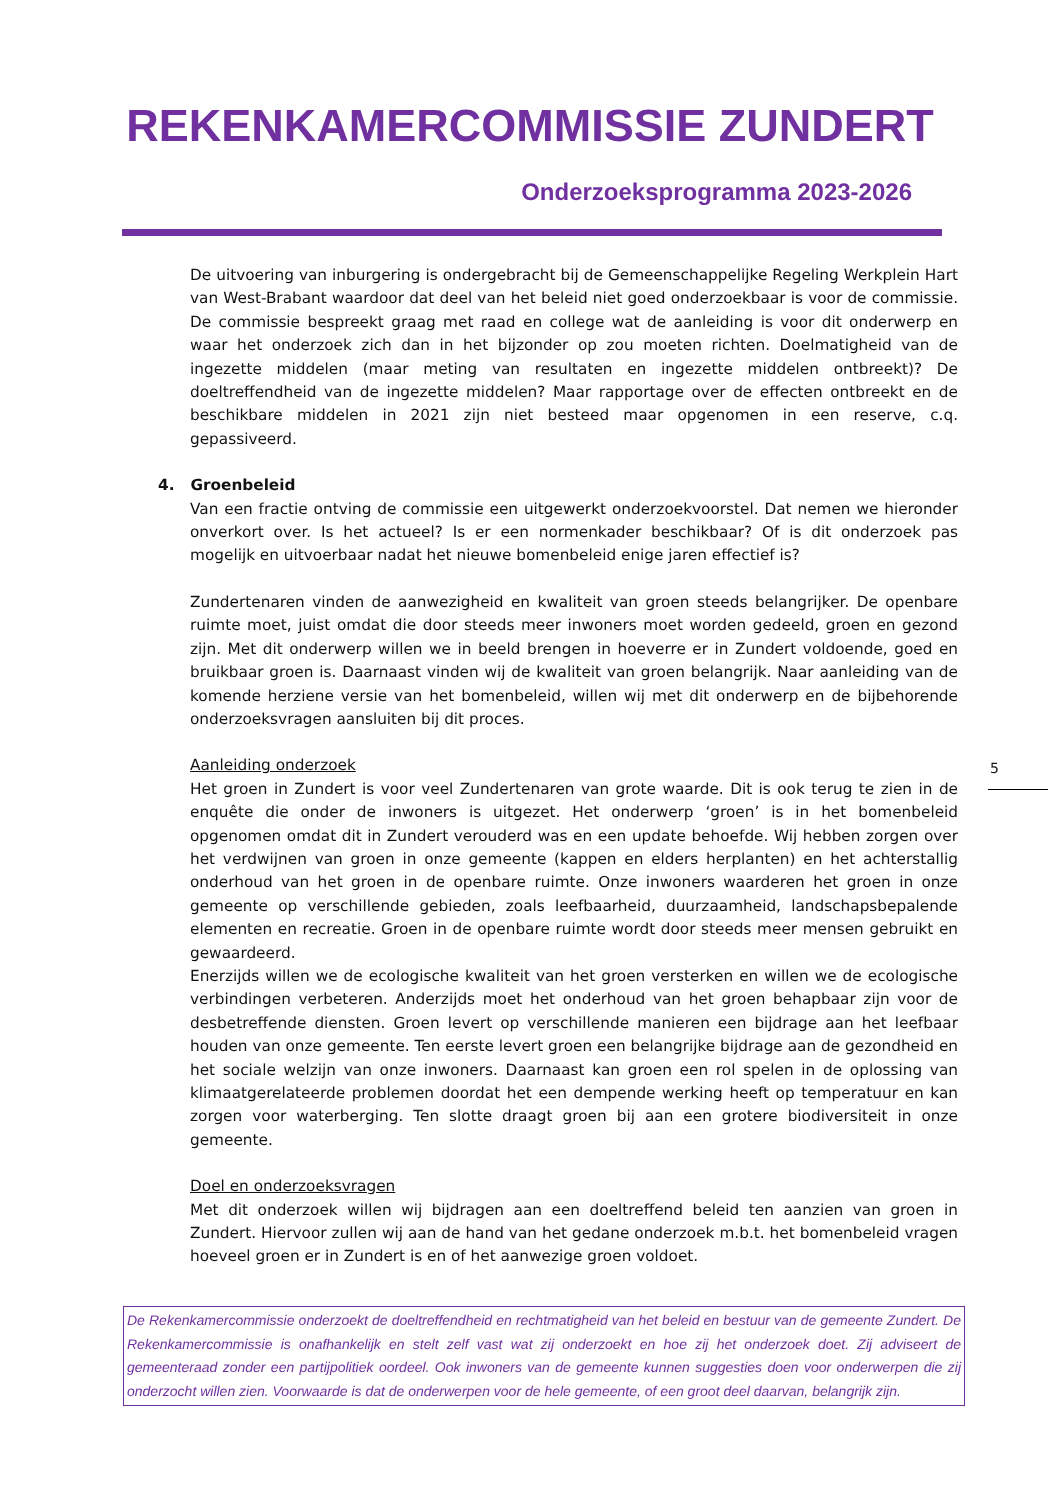REKENKAMERCOMMISSIE ZUNDERT
Onderzoeksprogramma 2023-2026
De uitvoering van inburgering is ondergebracht bij de Gemeenschappelijke Regeling Werkplein Hart van West-Brabant waardoor dat deel van het beleid niet goed onderzoekbaar is voor de commissie. De commissie bespreekt graag met raad en college wat de aanleiding is voor dit onderwerp en waar het onderzoek zich dan in het bijzonder op zou moeten richten. Doelmatigheid van de ingezette middelen (maar meting van resultaten en ingezette middelen ontbreekt)? De doeltreffendheid van de ingezette middelen? Maar rapportage over de effecten ontbreekt en de beschikbare middelen in 2021 zijn niet besteed maar opgenomen in een reserve, c.q. gepassiveerd.
4. Groenbeleid
Van een fractie ontving de commissie een uitgewerkt onderzoekvoorstel. Dat nemen we hieronder onverkort over. Is het actueel? Is er een normenkader beschikbaar? Of is dit onderzoek pas mogelijk en uitvoerbaar nadat het nieuwe bomenbeleid enige jaren effectief is?
Zundertenaren vinden de aanwezigheid en kwaliteit van groen steeds belangrijker. De openbare ruimte moet, juist omdat die door steeds meer inwoners moet worden gedeeld, groen en gezond zijn. Met dit onderwerp willen we in beeld brengen in hoeverre er in Zundert voldoende, goed en bruikbaar groen is. Daarnaast vinden wij de kwaliteit van groen belangrijk. Naar aanleiding van de komende herziene versie van het bomenbeleid, willen wij met dit onderwerp en de bijbehorende onderzoeksvragen aansluiten bij dit proces.
Aanleiding onderzoek
Het groen in Zundert is voor veel Zundertenaren van grote waarde. Dit is ook terug te zien in de enquête die onder de inwoners is uitgezet. Het onderwerp ‘groen’ is in het bomenbeleid opgenomen omdat dit in Zundert verouderd was en een update behoefde. Wij hebben zorgen over het verdwijnen van groen in onze gemeente (kappen en elders herplanten) en het achterstallig onderhoud van het groen in de openbare ruimte. Onze inwoners waarderen het groen in onze gemeente op verschillende gebieden, zoals leefbaarheid, duurzaamheid, landschapsbepalende elementen en recreatie. Groen in de openbare ruimte wordt door steeds meer mensen gebruikt en gewaardeerd.
Enerzijds willen we de ecologische kwaliteit van het groen versterken en willen we de ecologische verbindingen verbeteren. Anderzijds moet het onderhoud van het groen behapbaar zijn voor de desbetreffende diensten. Groen levert op verschillende manieren een bijdrage aan het leefbaar houden van onze gemeente. Ten eerste levert groen een belangrijke bijdrage aan de gezondheid en het sociale welzijn van onze inwoners. Daarnaast kan groen een rol spelen in de oplossing van klimaatgerelateerde problemen doordat het een dempende werking heeft op temperatuur en kan zorgen voor waterberging. Ten slotte draagt groen bij aan een grotere biodiversiteit in onze gemeente.
Doel en onderzoeksvragen
Met dit onderzoek willen wij bijdragen aan een doeltreffend beleid ten aanzien van groen in Zundert. Hiervoor zullen wij aan de hand van het gedane onderzoek m.b.t. het bomenbeleid vragen hoeveel groen er in Zundert is en of het aanwezige groen voldoet.
5
De Rekenkamercommissie onderzoekt de doeltreffendheid en rechtmatigheid van het beleid en bestuur van de gemeente Zundert. De Rekenkamercommissie is onafhankelijk en stelt zelf vast wat zij onderzoekt en hoe zij het onderzoek doet. Zij adviseert de gemeenteraad zonder een partijpolitiek oordeel. Ook inwoners van de gemeente kunnen suggesties doen voor onderwerpen die zij onderzocht willen zien. Voorwaarde is dat de onderwerpen voor de hele gemeente, of een groot deel daarvan, belangrijk zijn.